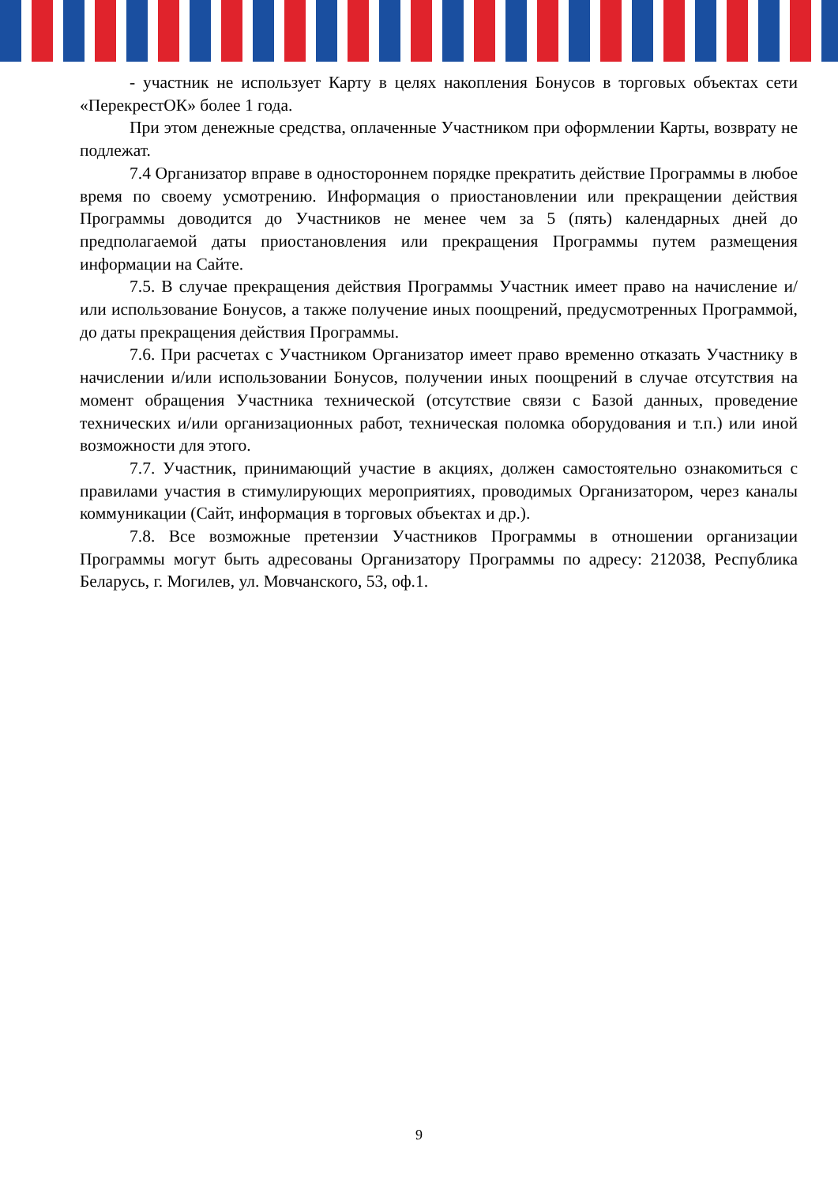- участник не использует Карту в целях накопления Бонусов в торговых объектах сети «ПерекрестОК» более 1 года.
При этом денежные средства, оплаченные Участником при оформлении Карты, возврату не подлежат.
7.4 Организатор вправе в одностороннем порядке прекратить действие Программы в любое время по своему усмотрению. Информация о приостановлении или прекращении действия Программы доводится до Участников не менее чем за 5 (пять) календарных дней до предполагаемой даты приостановления или прекращения Программы путем размещения информации на Сайте.
7.5. В случае прекращения действия Программы Участник имеет право на начисление и/или использование Бонусов, а также получение иных поощрений, предусмотренных Программой, до даты прекращения действия Программы.
7.6. При расчетах с Участником Организатор имеет право временно отказать Участнику в начислении и/или использовании Бонусов, получении иных поощрений в случае отсутствия на момент обращения Участника технической (отсутствие связи с Базой данных, проведение технических и/или организационных работ, техническая поломка оборудования и т.п.) или иной возможности для этого.
7.7. Участник, принимающий участие в акциях, должен самостоятельно ознакомиться с правилами участия в стимулирующих мероприятиях, проводимых Организатором, через каналы коммуникации (Сайт, информация в торговых объектах и др.).
7.8. Все возможные претензии Участников Программы в отношении организации Программы могут быть адресованы Организатору Программы по адресу: 212038, Республика Беларусь, г. Могилев, ул. Мовчанского, 53, оф.1.
9